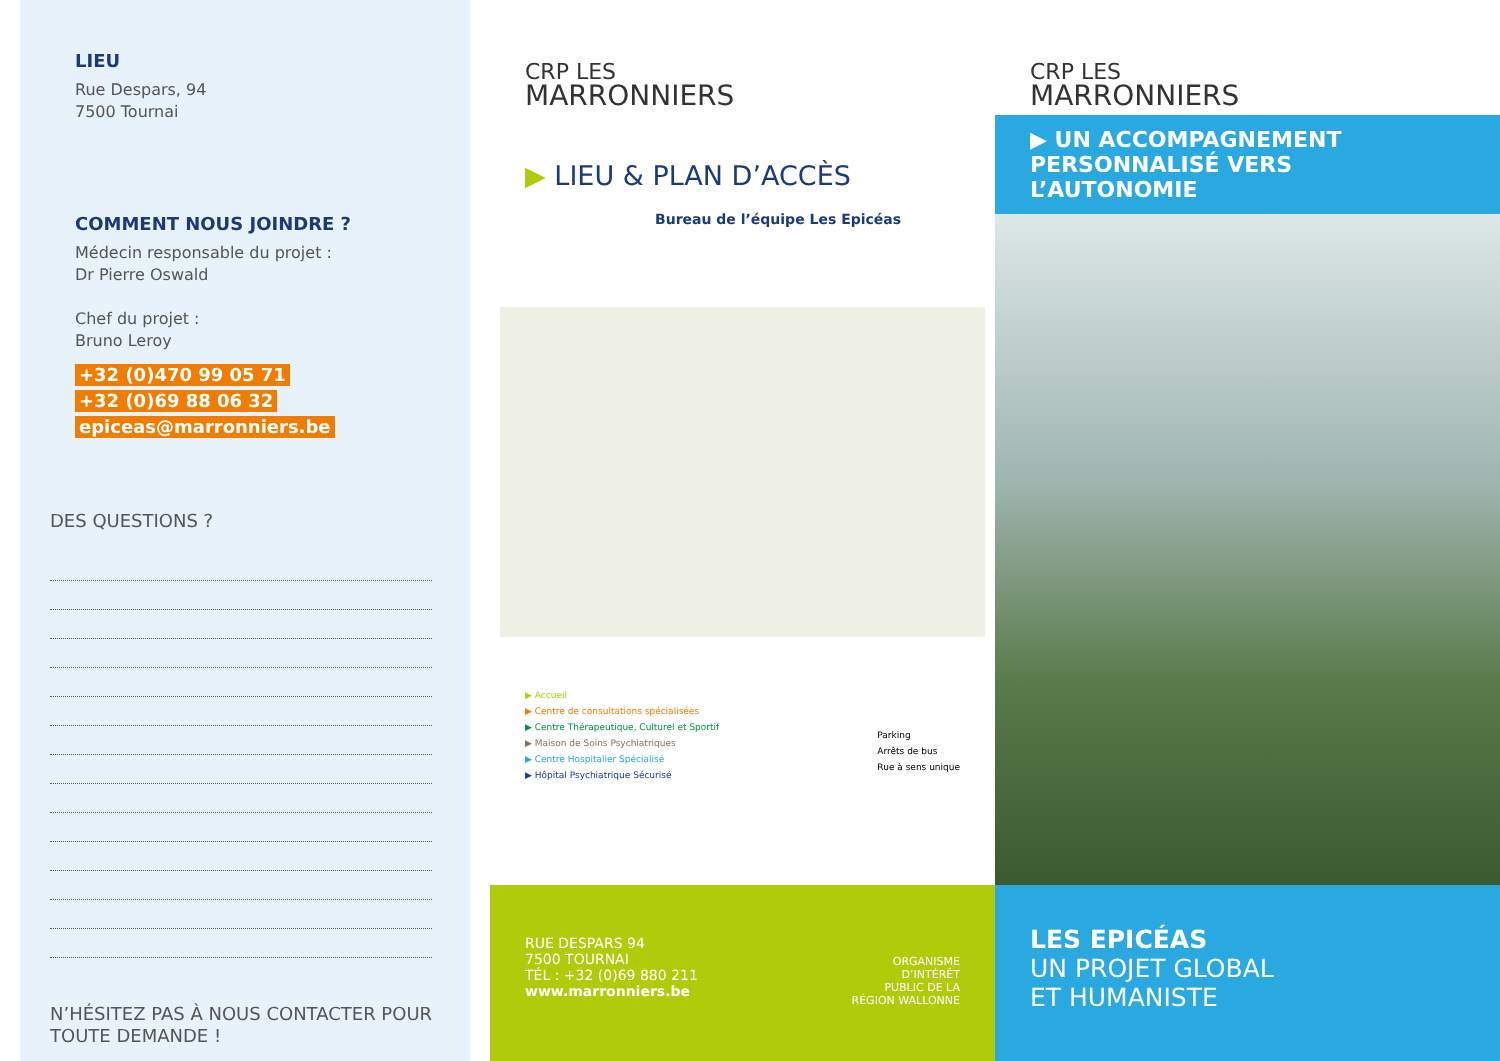LIEU
Rue Despars, 94
7500 Tournai
COMMENT NOUS JOINDRE ?
Médecin responsable du projet :
Dr Pierre Oswald
Chef du projet :
Bruno Leroy
+32 (0)470 99 05 71
+32 (0)69 88 06 32
epiceas@marronniers.be
DES QUESTIONS ?
N’HÉSITEZ PAS À NOUS CONTACTER POUR TOUTE DEMANDE !
CRP LES
MARRONNIERS
▶ LIEU & PLAN D’ACCÈS
Bureau de l’équipe Les Epicéas
▶ Accueil
▶ Centre de consultations spécialisées
▶ Centre Thérapeutique, Culturel et Sportif
▶ Maison de Soins Psychiatriques
▶ Centre Hospitalier Spécialisé
▶ Hôpital Psychiatrique Sécurisé
Parking
Arrêts de bus
Rue à sens unique
RUE DESPARS 94
7500 TOURNAI
TÉL : +32 (0)69 880 211
www.marronniers.be
ORGANISME
D’INTÉRÊT
PUBLIC DE LA
RÉGION WALLONNE
CRP LES
MARRONNIERS
▶ UN ACCOMPAGNEMENT PERSONNALISÉ VERS L’AUTONOMIE
LES EPICÉAS
UN PROJET GLOBAL
ET HUMANISTE